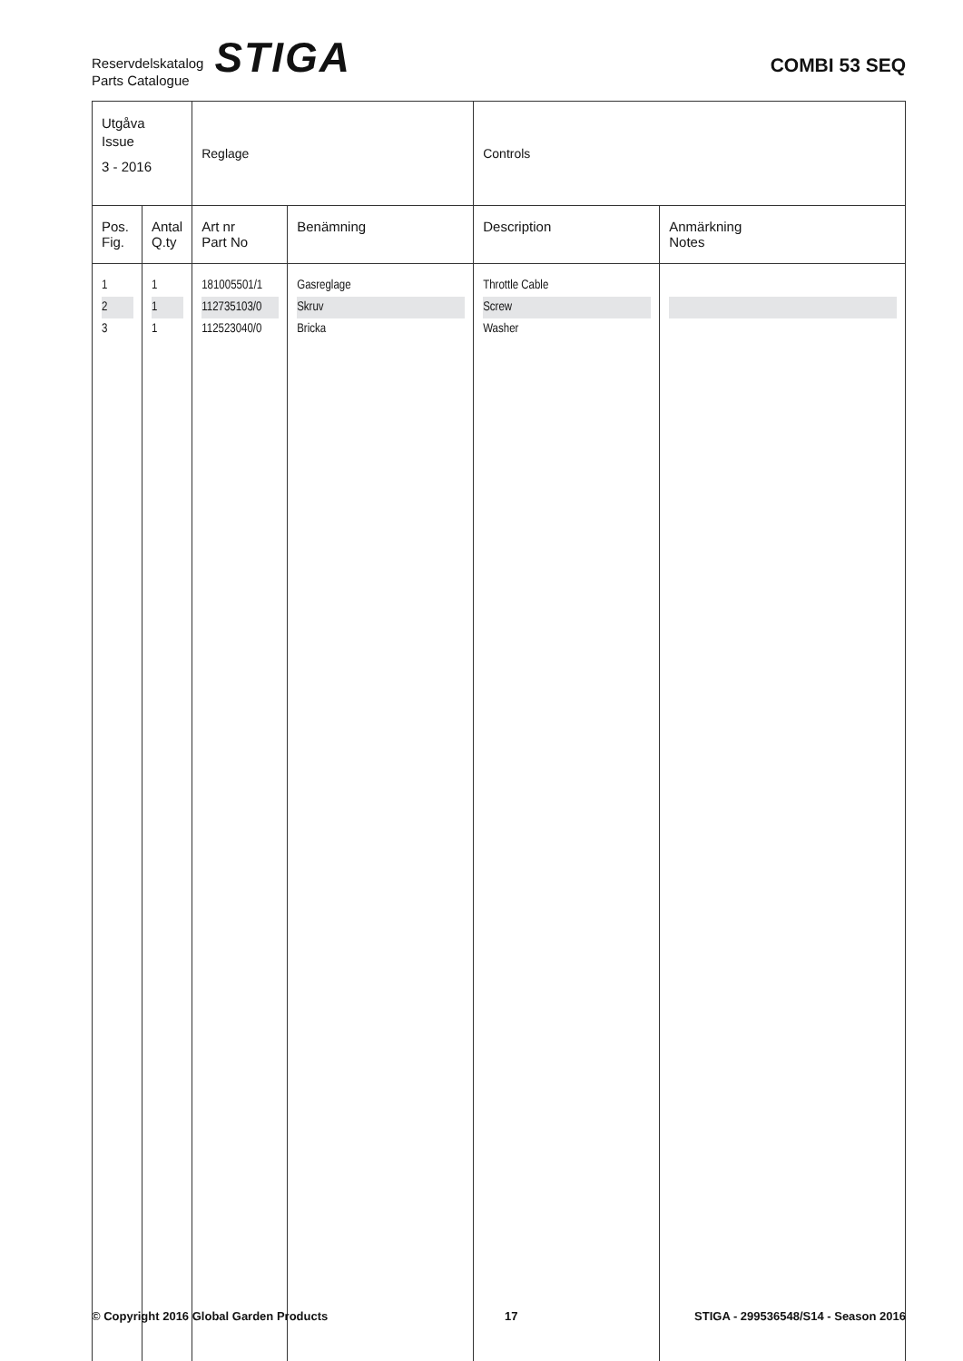Reservdelskatalog
Parts Catalogue
STIGA
COMBI 53 SEQ
| Utgåva Issue 3 - 2016 | | Reglage | | Controls | |
| Pos. Fig. | Antal Q.ty | Art nr Part No | Benämning | Description | Anmärkning Notes |
| 1 | 1 | 181005501/1 | Gasreglage | Throttle Cable | |
| 2 | 1 | 112735103/0 | Skruv | Screw | |
| 3 | 1 | 112523040/0 | Bricka | Washer | |
© Copyright 2016 Global Garden Products 17 STIGA - 299536548/S14 - Season 2016